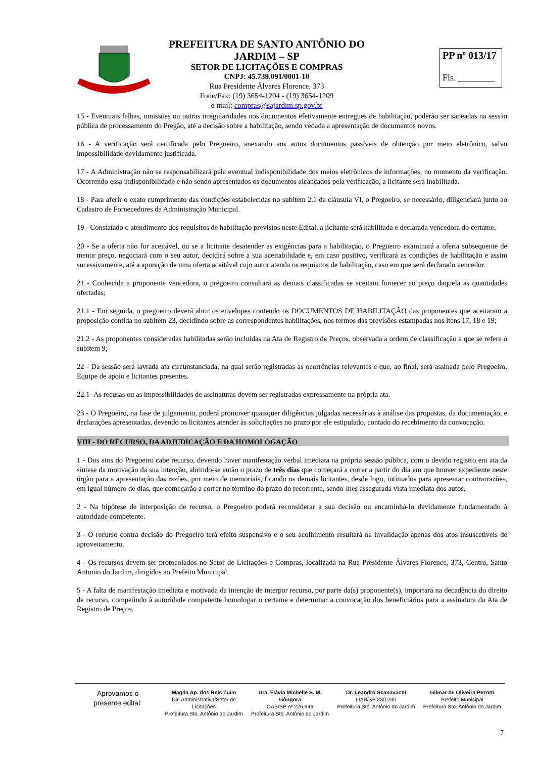PREFEITURA DE SANTO ANTÔNIO DO JARDIM – SP
SETOR DE LICITAÇÕES E COMPRAS
CNPJ: 45.739.091/0001-10
Rua Presidente Álvares Florence, 373
Fone/Fax: (19) 3654-1204 - (19) 3654-1209
e-mail: compras@sajardim.sp.gov.br
PP nº 013/17
Fls. ________
15 - Eventuais falhas, omissões ou outras irregularidades nos documentos efetivamente entregues de habilitação, poderão ser saneadas na sessão pública de processamento do Pregão, até a decisão sobre a habilitação, sendo vedada a apresentação de documentos novos.
16 - A verificação será certificada pelo Pregoeiro, anexando aos autos documentos passíveis de obtenção por meio eletrônico, salvo impossibilidade devidamente justificada.
17 - A Administração não se responsabilizará pela eventual indisponibilidade dos meios eletrônicos de informações, no momento da verificação. Ocorrendo essa indisponibilidade e não sendo apresentados os documentos alcançados pela verificação, a licitante será inabilitada.
18 - Para aferir o exato cumprimento das condições estabelecidas no subitem 2.1 da cláusula VI, o Pregoeiro, se necessário, diligenciará junto ao Cadastro de Fornecedores da Administração Municipal.
19 - Constatado o atendimento dos requisitos de habilitação previstos neste Edital, a licitante será habilitada e declarada vencedora do certame.
20 - Se a oferta não for aceitável, ou se a licitante desatender as exigências para a habilitação, o Pregoeiro examinará a oferta subsequente de menor preço, negociará com o seu autor, decidirá sobre a sua aceitabilidade e, em caso positivo, verificará as condições de habilitação e assim sucessivamente, até a apuração de uma oferta aceitável cujo autor atenda os requisitos de habilitação, caso em que será declarado vencedor.
21 - Conhecida a proponente vencedora, o pregoeiro consultará as demais classificadas se aceitam fornecer ao preço daquela as quantidades ofertadas;
21.1 - Em seguida, o pregoeiro deverá abrir os envelopes contendo os DOCUMENTOS DE HABILITAÇÃO das proponentes que aceitaram a proposição contida no subitem 23, decidindo sobre as correspondentes habilitações, nos termos das previsões estampadas nos itens 17, 18 e 19;
21.2 - As proponentes consideradas habilitadas serão incluídas na Ata de Registro de Preços, observada a ordem de classificação a que se refere o subitem 9;
22 - Da sessão será lavrada ata circunstanciada, na qual serão registradas as ocorrências relevantes e que, ao final, será assinada pelo Pregoeiro, Equipe de apoio e licitantes presentes.
22.1- As recusas ou as impossibilidades de assinaturas devem ser registradas expressamente na própria ata.
23 - O Pregoeiro, na fase de julgamento, poderá promover quaisquer diligências julgadas necessárias à análise das propostas, da documentação, e declarações apresentadas, devendo os licitantes atender às solicitações no prazo por ele estipulado, contado do recebimento da convocação.
VIII - DO RECURSO, DA ADJUDICAÇÃO E DA HOMOLOGAÇÃO
1 - Dos atos do Pregoeiro cabe recurso, devendo haver manifestação verbal imediata na própria sessão pública, com o devido registro em ata da síntese da motivação da sua intenção, abrindo-se então o prazo de três dias que começará a correr a partir do dia em que houver expediente neste órgão para a apresentação das razões, por meio de memoriais, ficando os demais licitantes, desde logo, intimados para apresentar contrarrazões, em igual número de dias, que começarão a correr no término do prazo do recorrente, sendo-lhes assegurada vista imediata dos autos.
2 - Na hipótese de interposição de recurso, o Pregoeiro poderá reconsiderar a sua decisão ou encaminhá-lo devidamente fundamentado à autoridade competente.
3 - O recurso contra decisão do Pregoeiro terá efeito suspensivo e o seu acolhimento resultará na invalidação apenas dos atos insuscetíveis de aproveitamento.
4 - Os recursos devem ser protocolados no Setor de Licitações e Compras, localizada na Rua Presidente Álvares Florence, 373, Centro, Santo Antonio do Jardim, dirigidos ao Prefeito Municipal.
5 - A falta de manifestação imediata e motivada da intenção de interpor recurso, por parte da(s) proponente(s), importará na decadência do direito de recurso, competindo à autoridade competente homologar o certame e determinar a convocação dos beneficiários para a assinatura da Ata de Registro de Preços.
Aprovamos o
presente edital:
Magda Ap. dos Reis Zuim
Dir. Administrativa/Setor de Licitações
Prefeitura Sto. Antônio do Jardim
Dra. Flávia Michelle S. M. Gôngora
OAB/SP nº 226.946
Prefeitura Sto. Antônio do Jardim
Dr. Leandro Scanavachi
OAB/SP 230.230
Prefeitura Sto. Antônio do Jardim
Gilmar de Oliveira Pezotti
Prefeito Municipal
Prefeitura Sto. Antônio do Jardim
7